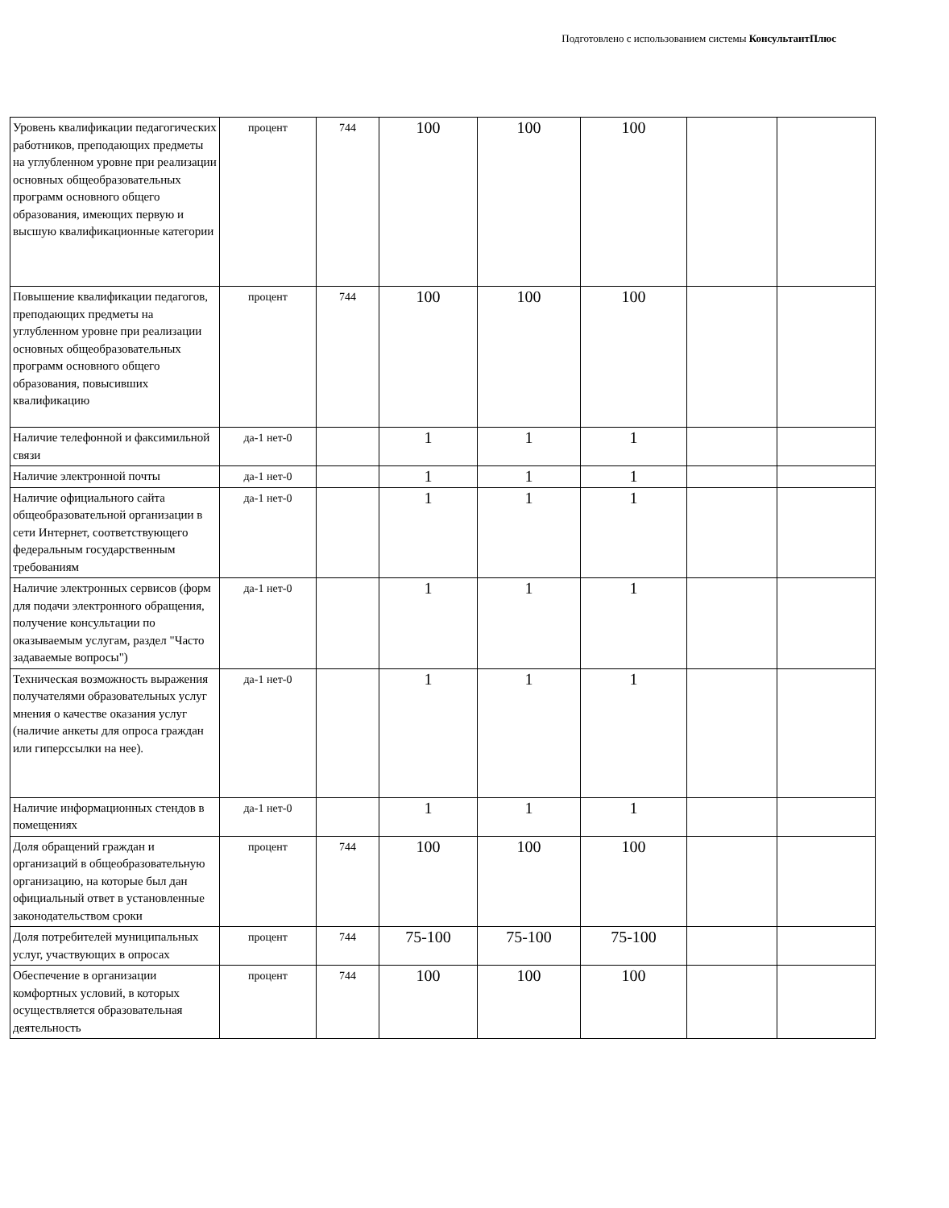Подготовлено с использованием системы КонсультантПлюс
| Уровень квалификации педагогических работников, преподающих предметы на углубленном уровне при реализации основных общеобразовательных программ основного общего образования, имеющих первую и высшую квалификационные категории | процент | 744 | 100 | 100 | 100 | | |
| Повышение квалификации педагогов, преподающих предметы на углубленном уровне при реализации основных общеобразовательных программ основного общего образования, повысивших квалификацию | процент | 744 | 100 | 100 | 100 | | |
| Наличие телефонной и факсимильной связи | да-1 нет-0 | | 1 | 1 | 1 | | |
| Наличие электронной почты | да-1 нет-0 | | 1 | 1 | 1 | | |
| Наличие официального сайта общеобразовательной организации в сети Интернет, соответствующего федеральным государственным требованиям | да-1 нет-0 | | 1 | 1 | 1 | | |
| Наличие электронных сервисов (форм для подачи электронного обращения, получение консультации по оказываемым услугам, раздел "Часто задаваемые вопросы") | да-1 нет-0 | | 1 | 1 | 1 | | |
| Техническая возможность выражения получателями образовательных услуг мнения о качестве оказания услуг (наличие анкеты для опроса граждан или гиперссылки на нее). | да-1 нет-0 | | 1 | 1 | 1 | | |
| Наличие информационных стендов в помещениях | да-1 нет-0 | | 1 | 1 | 1 | | |
| Доля обращений граждан и организаций в общеобразовательную организацию, на которые был дан официальный ответ в установленные законодательством сроки | процент | 744 | 100 | 100 | 100 | | |
| Доля потребителей муниципальных услуг, участвующих в опросах | процент | 744 | 75-100 | 75-100 | 75-100 | | |
| Обеспечение в организации комфортных условий, в которых осуществляется образовательная деятельность | процент | 744 | 100 | 100 | 100 | | |